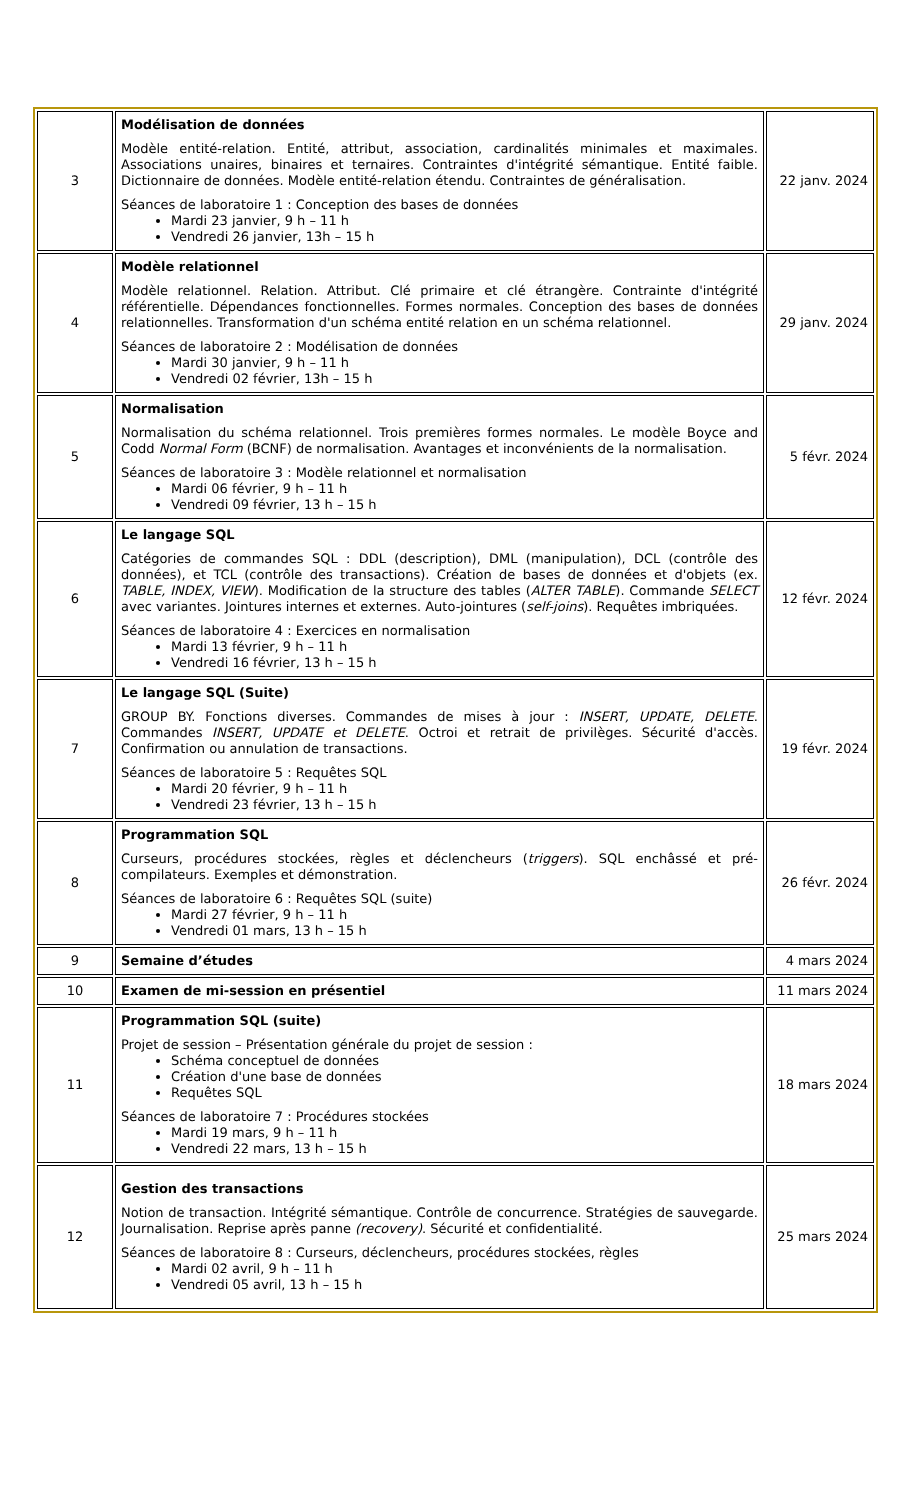| 3 | Modélisation de données Modèle entité-relation. Entité, attribut, association, cardinalités minimales et maximales. Associations unaires, binaires et ternaires. Contraintes d'intégrité sémantique. Entité faible. Dictionnaire de données. Modèle entité-relation étendu. Contraintes de généralisation. Séances de laboratoire 1 : Conception des bases de données Mardi 23 janvier, 9 h – 11 h Vendredi 26 janvier, 13h – 15 h | 22 janv. 2024 |
| 4 | Modèle relationnel Modèle relationnel. Relation. Attribut. Clé primaire et clé étrangère. Contrainte d'intégrité référentielle. Dépendances fonctionnelles. Formes normales. Conception des bases de données relationnelles. Transformation d'un schéma entité relation en un schéma relationnel. Séances de laboratoire 2 : Modélisation de données Mardi 30 janvier, 9 h – 11 h Vendredi 02 février, 13h – 15 h | 29 janv. 2024 |
| 5 | Normalisation Normalisation du schéma relationnel. Trois premières formes normales. Le modèle Boyce and Codd Normal Form (BCNF) de normalisation. Avantages et inconvénients de la normalisation. Séances de laboratoire 3 : Modèle relationnel et normalisation Mardi 06 février, 9 h – 11 h Vendredi 09 février, 13 h – 15 h | 5 févr. 2024 |
| 6 | Le langage SQL Catégories de commandes SQL : DDL (description), DML (manipulation), DCL (contrôle des données), et TCL (contrôle des transactions). Création de bases de données et d'objets (ex. TABLE, INDEX, VIEW ). Modification de la structure des tables ( ALTER TABLE ). Commande SELECT avec variantes. Jointures internes et externes. Auto-jointures ( self-joins ). Requêtes imbriquées. Séances de laboratoire 4 : Exercices en normalisation Mardi 13 février, 9 h – 11 h Vendredi 16 février, 13 h – 15 h | 12 févr. 2024 |
| 7 | Le langage SQL (Suite) GROUP BY. Fonctions diverses. Commandes de mises à jour : INSERT, UPDATE, DELETE . Commandes INSERT, UPDATE et DELETE . Octroi et retrait de privilèges. Sécurité d'accès. Confirmation ou annulation de transactions. Séances de laboratoire 5 : Requêtes SQL Mardi 20 février, 9 h – 11 h Vendredi 23 février, 13 h – 15 h | 19 févr. 2024 |
| 8 | Programmation SQL Curseurs, procédures stockées, règles et déclencheurs ( triggers ). SQL enchâssé et pré-compilateurs. Exemples et démonstration. Séances de laboratoire 6 : Requêtes SQL (suite) Mardi 27 février, 9 h – 11 h Vendredi 01 mars, 13 h – 15 h | 26 févr. 2024 |
| 9 | Semaine d’études | 4 mars 2024 |
| 10 | Examen de mi-session en présentiel | 11 mars 2024 |
| 11 | Programmation SQL (suite) Projet de session – Présentation générale du projet de session : Schéma conceptuel de données Création d'une base de données Requêtes SQL Séances de laboratoire 7 : Procédures stockées Mardi 19 mars, 9 h – 11 h Vendredi 22 mars, 13 h – 15 h | 18 mars 2024 |
| 12 | Gestion des transactions Notion de transaction. Intégrité sémantique. Contrôle de concurrence. Stratégies de sauvegarde. Journalisation. Reprise après panne (recovery) . Sécurité et confidentialité. Séances de laboratoire 8 : Curseurs, déclencheurs, procédures stockées, règles Mardi 02 avril, 9 h – 11 h Vendredi 05 avril, 13 h – 15 h | 25 mars 2024 |